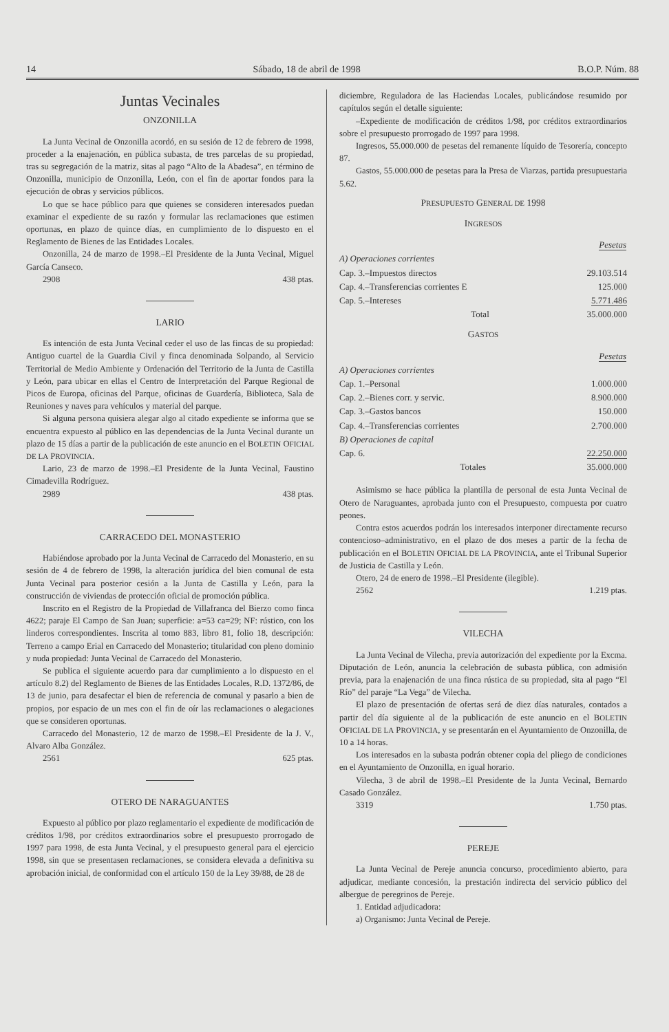14 Sábado, 18 de abril de 1998 B.O.P. Núm. 88
Juntas Vecinales
ONZONILLA
La Junta Vecinal de Onzonilla acordó, en su sesión de 12 de febrero de 1998, proceder a la enajenación, en pública subasta, de tres parcelas de su propiedad, tras su segregación de la matriz, sitas al pago “Alto de la Abadesa”, en término de Onzonilla, municipio de Onzonilla, León, con el fin de aportar fondos para la ejecución de obras y servicios públicos.
Lo que se hace público para que quienes se consideren interesados puedan examinar el expediente de su razón y formular las reclamaciones que estimen oportunas, en plazo de quince días, en cumplimiento de lo dispuesto en el Reglamento de Bienes de las Entidades Locales.
Onzonilla, 24 de marzo de 1998.–El Presidente de la Junta Vecinal, Miguel García Canseco.
2908 438 ptas.
LARIO
Es intención de esta Junta Vecinal ceder el uso de las fincas de su propiedad: Antiguo cuartel de la Guardia Civil y finca denominada Solpando, al Servicio Territorial de Medio Ambiente y Ordenación del Territorio de la Junta de Castilla y León, para ubicar en ellas el Centro de Interpretación del Parque Regional de Picos de Europa, oficinas del Parque, oficinas de Guardería, Biblioteca, Sala de Reuniones y naves para vehículos y material del parque.
Si alguna persona quisiera alegar algo al citado expediente se informa que se encuentra expuesto al público en las dependencias de la Junta Vecinal durante un plazo de 15 días a partir de la publicación de este anuncio en el BOLETIN OFICIAL DE LA PROVINCIA.
Lario, 23 de marzo de 1998.–El Presidente de la Junta Vecinal, Faustino Cimadevilla Rodríguez.
2989 438 ptas.
CARRACEDO DEL MONASTERIO
Habiéndose aprobado por la Junta Vecinal de Carracedo del Monasterio, en su sesión de 4 de febrero de 1998, la alteración jurídica del bien comunal de esta Junta Vecinal para posterior cesión a la Junta de Castilla y León, para la construcción de viviendas de protección oficial de promoción pública.
Inscrito en el Registro de la Propiedad de Villafranca del Bierzo como finca 4622; paraje El Campo de San Juan; superficie: a=53 ca=29; NF: rústico, con los linderos correspondientes. Inscrita al tomo 883, libro 81, folio 18, descripción: Terreno a campo Erial en Carracedo del Monasterio; titularidad con pleno dominio y nuda propiedad: Junta Vecinal de Carracedo del Monasterio.
Se publica el siguiente acuerdo para dar cumplimiento a lo dispuesto en el artículo 8.2) del Reglamento de Bienes de las Entidades Locales, R.D. 1372/86, de 13 de junio, para desafectar el bien de referencia de comunal y pasarlo a bien de propios, por espacio de un mes con el fin de oír las reclamaciones o alegaciones que se consideren oportunas.
Carracedo del Monasterio, 12 de marzo de 1998.–El Presidente de la J. V., Alvaro Alba González.
2561 625 ptas.
OTERO DE NARAGUANTES
Expuesto al público por plazo reglamentario el expediente de modificación de créditos 1/98, por créditos extraordinarios sobre el presupuesto prorrogado de 1997 para 1998, de esta Junta Vecinal, y el presupuesto general para el ejercicio 1998, sin que se presentasen reclamaciones, se considera elevada a definitiva su aprobación inicial, de conformidad con el artículo 150 de la Ley 39/88, de 28 de
diciembre, Reguladora de las Haciendas Locales, publicándose resumido por capítulos según el detalle siguiente:
–Expediente de modificación de créditos 1/98, por créditos extraordinarios sobre el presupuesto prorrogado de 1997 para 1998.
Ingresos, 55.000.000 de pesetas del remanente líquido de Tesorería, concepto 87.
Gastos, 55.000.000 de pesetas para la Presa de Viarzas, partida presupuestaria 5.62.
PRESUPUESTO GENERAL DE 1998
INGRESOS
| | Pesetas |
| --- | --- |
| A) Operaciones corrientes | |
| Cap. 3.–Impuestos directos | 29.103.514 |
| Cap. 4.–Transferencias corrientes E | 125.000 |
| Cap. 5.–Intereses | 5.771.486 |
| Total | 35.000.000 |
GASTOS
| | Pesetas |
| --- | --- |
| A) Operaciones corrientes | |
| Cap. 1.–Personal | 1.000.000 |
| Cap. 2.–Bienes corr. y servic. | 8.900.000 |
| Cap. 3.–Gastos bancos | 150.000 |
| Cap. 4.–Transferencias corrientes | 2.700.000 |
| B) Operaciones de capital | |
| Cap. 6. | 22.250.000 |
| Totales | 35.000.000 |
Asimismo se hace pública la plantilla de personal de esta Junta Vecinal de Otero de Naraguantes, aprobada junto con el Presupuesto, compuesta por cuatro peones.
Contra estos acuerdos podrán los interesados interponer directamente recurso contencioso–administrativo, en el plazo de dos meses a partir de la fecha de publicación en el BOLETIN OFICIAL DE LA PROVINCIA, ante el Tribunal Superior de Justicia de Castilla y León.
Otero, 24 de enero de 1998.–El Presidente (ilegible).
2562 1.219 ptas.
VILECHA
La Junta Vecinal de Vilecha, previa autorización del expediente por la Excma. Diputación de León, anuncia la celebración de subasta pública, con admisión previa, para la enajenación de una finca rústica de su propiedad, sita al pago “El Río” del paraje “La Vega” de Vilecha.
El plazo de presentación de ofertas será de diez días naturales, contados a partir del día siguiente al de la publicación de este anuncio en el BOLETIN OFICIAL DE LA PROVINCIA, y se presentarán en el Ayuntamiento de Onzonilla, de 10 a 14 horas.
Los interesados en la subasta podrán obtener copia del pliego de condiciones en el Ayuntamiento de Onzonilla, en igual horario.
Vilecha, 3 de abril de 1998.–El Presidente de la Junta Vecinal, Bernardo Casado González.
3319 1.750 ptas.
PEREJE
La Junta Vecinal de Pereje anuncia concurso, procedimiento abierto, para adjudicar, mediante concesión, la prestación indirecta del servicio público del albergue de peregrinos de Pereje.
1. Entidad adjudicadora:
a) Organismo: Junta Vecinal de Pereje.